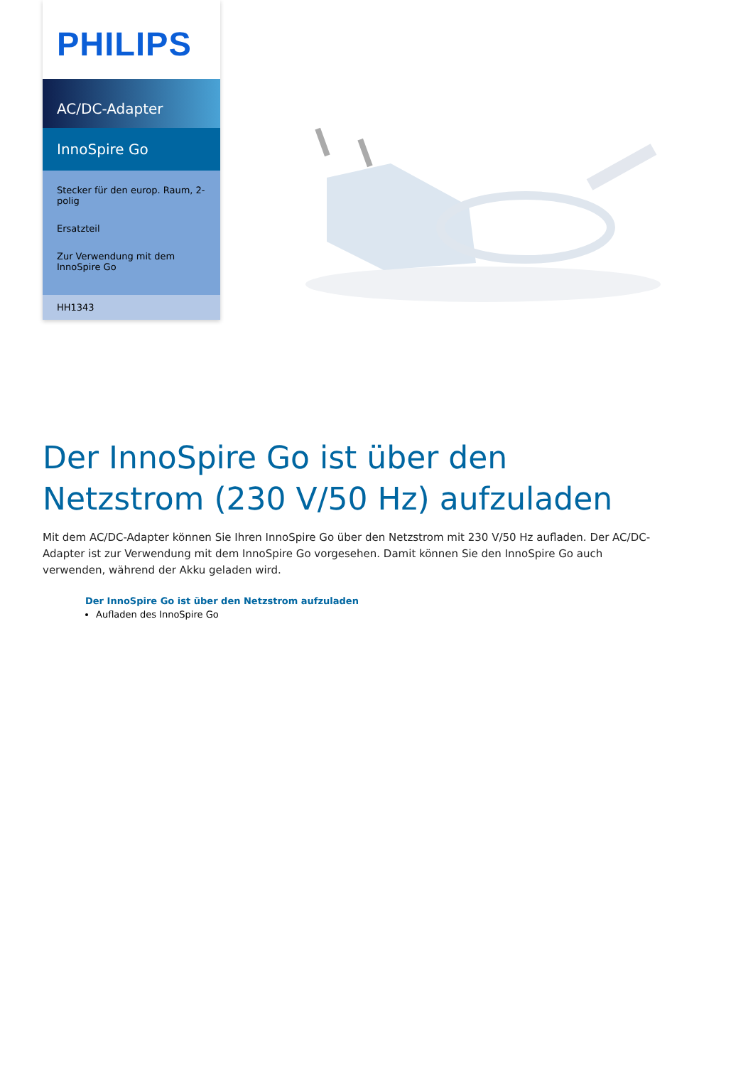PHILIPS
AC/DC-Adapter
InnoSpire Go
Stecker für den europ. Raum, 2-polig
Ersatzteil
Zur Verwendung mit dem InnoSpire Go
HH1343
Der InnoSpire Go ist über den Netzstrom (230 V/50 Hz) aufzuladen
Mit dem AC/DC-Adapter können Sie Ihren InnoSpire Go über den Netzstrom mit 230 V/50 Hz aufladen. Der AC/DC-Adapter ist zur Verwendung mit dem InnoSpire Go vorgesehen. Damit können Sie den InnoSpire Go auch verwenden, während der Akku geladen wird.
Der InnoSpire Go ist über den Netzstrom aufzuladen
Aufladen des InnoSpire Go